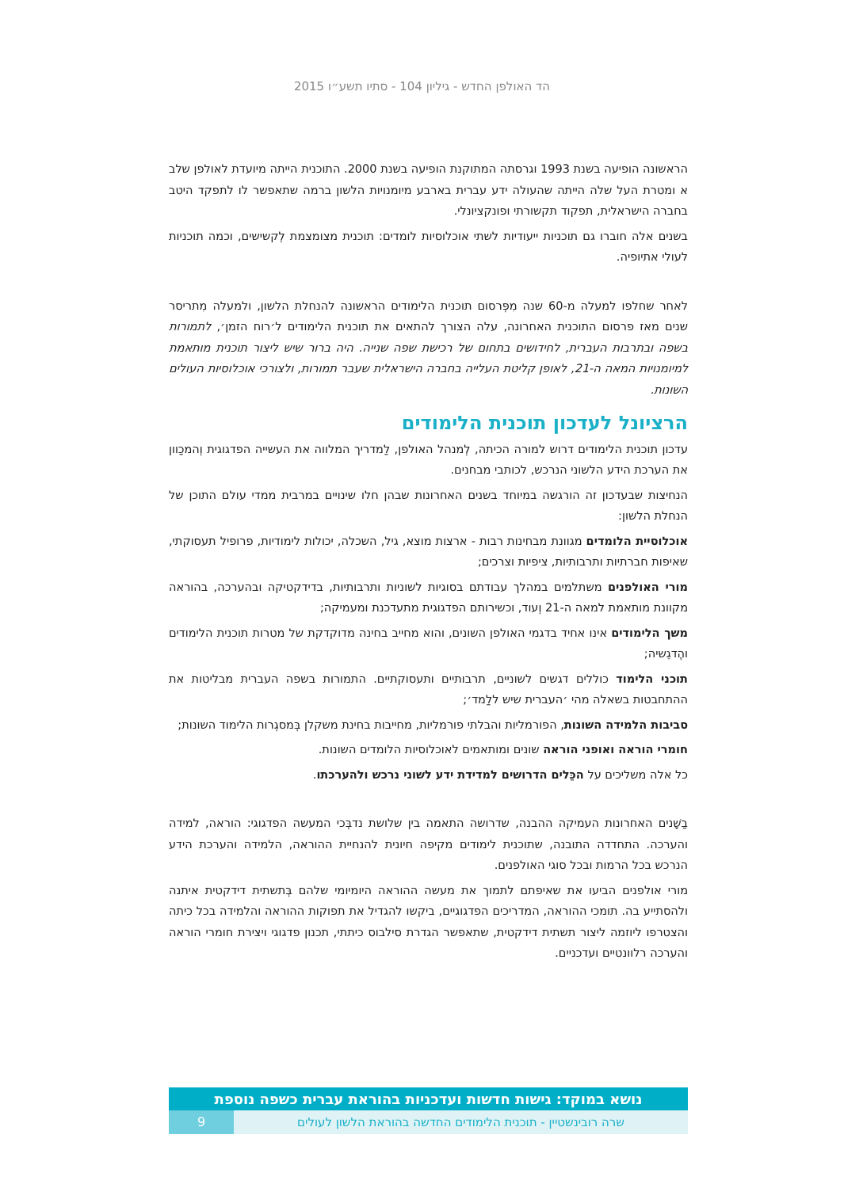הד האולפן החדש - גיליון 104 - סתיו תשע״ו 2015
הראשונה הופיעה בשנת 1993 וגרסתה המתוקנת הופיעה בשנת 2000. התוכנית הייתה מיועדת לאולפן שלב א ומטרת העל שלה הייתה שהעולה ידע עברית בארבע מיומנויות הלשון ברמה שתאפשר לו לתפקד היטב בחברה הישראלית, תפקוד תקשורתי ופונקציונלי.
בשנים אלה חוברו גם תוכניות ייעודיות לשתי אוכלוסיות לומדים: תוכנית מצומצמת לְקשישים, וכמה תוכניות לעולי אתיופיה.
לאחר שחלפו למעלה מ-60 שנה מִפְּרסום תוכנית הלימודים הראשונה להנחלת הלשון, ולמעלה מִתריסר שנים מאז פרסום התוכנית האחרונה, עלה הצורך להתאים את תוכנית הלימודים ל׳רוח הזמן׳, לתמורות בשפה ובתרבות העברית, לחידושים בתחום של רכישת שפה שנייה. היה ברור שיש ליצור תוכנית מותאמת למיומנויות המאה ה-21, לאופן קליטת העלייה בחברה הישראלית שעבר תמורות, ולצורכי אוכלוסיות העולים השונות.
הרציונל לעדכון תוכנית הלימודים
עדכון תוכנית הלימודים דרוש למורה הכיתה, לְמנהל האולפן, לַמדריך המלווה את העשייה הפדגוגית וְהמכַוון את הערכת הידע הלשוני הנרכש, לכותבי מבחנים.
הנחיצות שבעדכון זה הורגשה במיוחד בשנים האחרונות שבהן חלו שינויים במרבית ממדי עולם התוכן של הנחלת הלשון:
אוכלוסיית הלומדים מגוונת מבחינות רבות - ארצות מוצא, גיל, השכלה, יכולות לימודיות, פרופיל תעסוקתי, שאיפות חברתיות ותרבותיות, ציפיות וצרכים;
מורי האולפנים משתלמים במהלך עבודתם בסוגיות לשוניות ותרבותיות, בדידקטיקה ובהערכה, בהוראה מקוונת מותאמת למאה ה-21 וְעוד, וכשירותם הפדגוגית מתעדכנת ומעמיקה;
משך הלימודים אינו אחיד בדגמי האולפן השונים, והוא מחייב בחינה מדוקדקת של מטרות תוכנית הלימודים והֶדגֵשיה;
תוכני הלימוד כוללים דגשים לשוניים, תרבותיים ותעסוקתיים. התמורות בשפה העברית מבליטות את ההתחבטות בשאלה מהי ׳העברית שיש ללַמד׳;
סביבות הלמידה השונות, הפורמליות והבלתי פורמליות, מחייבות בחינת משקלן בְּמסגְרות הלימוד השונות;
חומרי הוראה ואופני הוראה שונים ומותאמים לאוכלוסיות הלומדים השונות.
כל אלה משליכים על הכֵּלים הדרושים למדידת ידע לשוני נרכש ולהערכתו.
בַשָׁנים האחרונות העמיקה ההבנה, שדרושה התאמה בין שלושת נדבְּכי המעשה הפדגוגי: הוראה, למידה והערכה. התחדדה התובנה, שתוכנית לימודים מקיפה חיונית להנחיית ההוראה, הלמידה והערכת הידע הנרכש בכל הרמות ובכל סוגי האולפנים.
מורי אולפנים הביעו את שאיפתם לתמוך את מעשה ההוראה היומיומי שלהם בְּתשתית דידקטית איתנה ולהסתייע בה. תומכי ההוראה, המדריכים הפדגוגיים, ביקשו להגדיל את תפוקות ההוראה והלמידה בכל כיתה והצטרפו ליוזמה ליצור תשתית דידקטית, שתאפשר הגדרת סילבוס כיתתי, תכנון פדגוגי ויצירת חומרי הוראה והערכה רלוונטיים ועדכניים.
נושא במוקד: גישות חדשות ועדכניות בהוראת עברית כשפה נוספת
שרה רובינשטיין - תוכנית הלימודים החדשה בהוראת הלשון לעולים
9